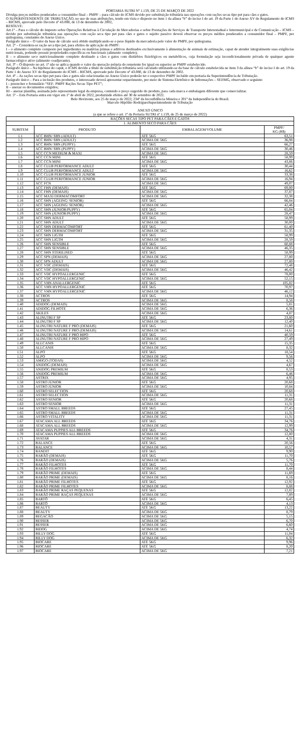PORTARIA SUTRI Nº 1.159, DE 25 DE MARÇO DE 2022
Divulga preços médios ponderados a consumidor final – PMPF – para cálculo do ICMS devido por substituição tributária nas operações com rações secas tipo pet para cães e gatos.
O SUPERINTENDENTE DE TRIBUTAÇÃO, no uso de suas atribuições, tendo em vista o disposto no item 1 da alínea “b” do inciso I do art. 19 da Parte 1 do Anexo XV do Regulamento do ICMS – RICMS, aprovado pelo Decreto nº 43.080, de 13 de dezembro de 2002,
RESOLVE:
Art.1º – Para o cálculo do Imposto sobre Operações Relativas à Circulação de Mercadorias e sobre Prestações de Serviços de Transporte Interestadual e Intermunicipal e de Comunicação – ICMS – devido por substituição tributária nas operações com ração seca tipo pet para cães e gatos o sujeito passivo deverá observar os preços médios ponderados a consumidor final – PMPF, por quilograma, constantes do Anexo Único.
Parágrafo único – O valor da base de cálculo será obtido multiplicando-se o peso líquido da mercadoria pelo valor do PMPF, por quilograma.
Art. 2º – Considera-se ração seca tipo pet, para efeitos de aplicação do PMPF:
I – o alimento completo composto por ingredientes ou matérias primas e aditivos destinados exclusivamente à alimentação de animais de estimação, capaz de atender integralmente suas exigências nutricionais, podendo possuir propriedades específicas ou funcionais (alimento completo);
II – o alimento seco nutricionalmente completo destinado a cães e gatos com distúrbios fisiológicos ou metabólicos, cuja formulação seja incondicionalmente privada de qualquer agente farmacológico ativo (alimento coadjuvante).
Art. 3º – O disposto no art. 1º não se aplica quando o valor da operação própria do remetente for igual ou superior ao PMPF estabelecido.
Parágrafo único – Na hipótese do caput, o ICMS devido a título de substituição tributária será calculado utilizando-se da base de cálculo estabelecida no item 3 da alínea “b” do inciso I do art. 19 da Parte 1 do Anexo XV do Regulamento do ICMS – RICMS, aprovado pelo Decreto nº 43.080, de 13 de dezembro de 2002.
Art. 4º – As rações secas tipo pet para cães e gatos não relacionadas no Anexo Único poderão ter o respectivo PMPF incluído em portaria da Superintendência de Tributação.
Parágrafo único – Para a inclusão dos produtos, o interessado deverá apresentar requerimento, por meio de Sistema Eletrônico de Informações – SEI!MG, observado o seguinte:
I – preencher o formulário “SEF- PMPF Rações Secas Tipo PET”;
II – anexar os documentos exigidos;
III – anexar planilha, assinada pelo representante legal da empresa, contendo o preço sugerido do produto, para cada marca e embalagem diferente que comercializar.
Art. 5º – Esta Portaria entra em vigor em 1º de abril de 2022, produzindo efeitos até 30 de setembro de 2022.
Belo Horizonte, aos 25 de março de 2022; 234º da Inconfidência Mineira e 201º da Independência do Brasil.
Marcelo Hipólito RodriguesSuperintendente de Tributação
ANEXO ÚNICO
(a que se refere o art. 1º da Portaria SUTRI nº 1.159, de 25 de março de 2022)
| RAÇÕES SECAS TIPO PET PARA CÃES E GATOS | | | |
| --- | --- | --- | --- |
| 1. ALIMENTO SECO PARA CÃES | | | |
| SUBITEM | PRODUTO | EMBALAGEM/VOLUME | PMPF/ KG (R$) |
| 1.1 | ACC BHN/ SBN (ADULT) | ATÉ 5KG | 63,51 |
| 1.2 | ACC BHN/ SBN (ADULT) | ACIMA DE 5KG | 36,98 |
| 1.3 | ACC BHN/ SBN (PUPPY) | ATÉ 5KG | 66,27 |
| 1.4 | ACC BHN/ SBN (PUPPY) | ACIMA DE 5KG | 30,46 |
| 1.5 | ACC CCN MEDIUM & MAXI | ACIMA DE 5KG | 28,59 |
| 1.6 | ACC CCN MINI | ATÉ 5KG | 58,99 |
| 1.7 | ACC CCN MINI | ACIMA DE 5KG | 43,86 |
| 1.8 | ACC CLUB PERFORMANCE ADULT | ATÉ 5KG | 30,44 |
| 1.9 | ACC CLUB PERFORMANCE ADULT | ACIMA DE 5KG | 16,62 |
| 1.10 | ACC CLUB PERFORMANCE JÚNIOR | ATÉ 5KG | 33,38 |
| 1.11 | ACC CLUB PERFORMANCE JÚNIOR | ACIMA DE 5KG | 16,94 |
| 1.12 | ACC FCN | ACIMA DE 5KG | 49,07 |
| 1.13 | ACC FHN (DEMAIS) | ATÉ 5KG | 69,00 |
| 1.14 | ACC FHN (DEMAIS) | ACIMA DE 5KG | 37,87 |
| 1.15 | ACC MAXI DERMACOMFORT | ACIMA DE 5KG | 32,38 |
| 1.16 | ACC SHN (AGEING/ SENIOR) | ATÉ 5KG | 66,84 |
| 1.17 | ACC SHN (AGEING/ SENIOR) | ACIMA DE 5KG | 42,46 |
| 1.18 | ACC SHN (JÚNIOR/PUPPY) | ATÉ 5KG | 65,04 |
| 1.19 | ACC SHN (JÚNIOR/PUPPY) | ACIMA DE 5KG | 28,47 |
| 1.20 | ACC SHN ADULT | ATÉ 5KG | 58,99 |
| 1.21 | ACC SHN ADULT | ACIMA DE 5KG | 30,00 |
| 1.22 | ACC SHN DERMACOMFORT | ATÉ 5KG | 61,40 |
| 1.23 | ACC SHN DERMACOMFORT | ACIMA DE 5KG | 31,35 |
| 1.24 | ACC SHN LIGTH | ATÉ 5KG | 58,99 |
| 1.25 | ACC SHN LIGTH | ACIMA DE 5KG | 28,59 |
| 1.26 | ACC SHN SENSIBLE | ATÉ 5KG | 60,88 |
| 1.27 | ACC SHN SENSIBLE | ACIMA DE 5KG | 46,35 |
| 1.28 | ACC SHN STERILISED | ATÉ 5KG | 58,99 |
| 1.29 | ACC SPN (DEMAIS) | ACIMA DE 5KG | 27,80 |
| 1.30 | ACC SPN ADULT | ACIMA DE 5KG | 27,80 |
| 1.31 | ACC VDC (DEMAIS) | ATÉ 5KG | 72,48 |
| 1.32 | ACC VDC (DEMAIS) | ACIMA DE 5KG | 46,42 |
| 1.33 | ACC VDC HYPOALLERGENIC | ATÉ 5KG | 78,00 |
| 1.34 | ACC VDC HYPOALLERGENIC | ACIMA DE 5KG | 52,15 |
| 1.35 | ACC VHN ANALLERGENIC | ATÉ 5KG | 105,82 |
| 1.36 | ACC VHN HYPOALLERGENIC | ATÉ 5KG | 70,97 |
| 1.37 | ACC VHN HYPOALLERGENIC | ACIMA DE 5KG | 46,12 |
| 1.38 | ACTROS | ATÉ 5KG | 14,94 |
| 1.39 | ACTROS | ACIMA DE 5KG | 8,58 |
| 1.40 | ADIDOG (DEMAIS) | ACIMA DE 5KG | 5,81 |
| 1.41 | ADIDOG FILHOTE | ACIMA DE 5KG | 6,36 |
| 1.42 | AKILES | ACIMA DE 5KG | 4,87 |
| 1.43 | ALINUTRI F SP | ATÉ 5KG | 23,80 |
| 1.44 | ALINUTRI F SP | ACIMA DE 5KG | 12,40 |
| 1.45 | ALINUTRI NATURE F PRO (DEMAIS) | ATÉ 5KG | 21,60 |
| 1.46 | ALINUTRI NATURE F PRO (DEMAIS) | ACIMA DE 5KG | 14,61 |
| 1.47 | ALINUTRI NATURE F PRO HIPO | ATÉ 5KG | 40,59 |
| 1.48 | ALINUTRI NATURE F PRO HIPO | ACIMA DE 5KG | 27,49 |
| 1.49 | ALLCANIS | ATÉ 5KG | 15,35 |
| 1.50 | ALLCANIS | ACIMA DE 5KG | 8,32 |
| 1.51 | ALPO | ATÉ 5KG | 18,54 |
| 1.52 | ALPO | ACIMA DE 5KG | 9,56 |
| 1.53 | AMIGO (TODAS) | ACIMA DE 5KG | 4,52 |
| 1.54 | ANIDOG (DEMAIS) | ACIMA DE 5KG | 4,67 |
| 1.55 | ANIDOG PREMIUM | ATÉ 5KG | 8,53 |
| 1.56 | ANIDOG PREMIUM | ACIMA DE 5KG | 6,46 |
| 1.57 | ASTRIX | ACIMA DE 5KG | 4,95 |
| 1.58 | ASTRO JÚNIOR | ATÉ 5KG | 20,68 |
| 1.59 | ASTRO JÚNIOR | ACIMA DE 5KG | 10,84 |
| 1.60 | ASTRO SELECTION | ATÉ 5KG | 20,68 |
| 1.61 | ASTRO SELECTION | ACIMA DE 5KG | 11,31 |
| 1.62 | ASTRO SENIOR | ATÉ 5KG | 20,68 |
| 1.63 | ASTRO SENIOR | ACIMA DE 5KG | 11,31 |
| 1.64 | ASTRO SMALL BREEDS | ATÉ 5KG | 27,45 |
| 1.65 | ASTRO SMALL BREEDS | ACIMA DE 5KG | 11,31 |
| 1.66 | ASTRO VITALITY | ACIMA DE 5KG | 11,31 |
| 1.67 | ATACAMA ALL BREEDS | ATÉ 5KG | 34,76 |
| 1.68 | ATACAMA ALL BREEDS | ACIMA DE 5KG | 12,99 |
| 1.69 | ATACAMA PUPPIES ALL BREEDS | ATÉ 5KG | 34,76 |
| 1.70 | ATACAMA PUPPIES ALL BREEDS | ACIMA DE 5KG | 12,80 |
| 1.71 | AVATAR | ACIMA DE 5KG | 4,31 |
| 1.72 | BALANCE | ATÉ 5KG | 20,56 |
| 1.73 | BALANCE | ACIMA DE 5KG | 10,57 |
| 1.74 | BANDIT | ATÉ 5KG | 9,90 |
| 1.75 | BARÃO (DEMAIS) | ATÉ 5KG | 11,70 |
| 1.76 | BARÃO (DEMAIS) | ACIMA DE 5KG | 5,76 |
| 1.77 | BARÃO FILHOTES | ATÉ 5KG | 11,70 |
| 1.78 | BARÃO FILHOTES | ACIMA DE 5KG | 8,44 |
| 1.79 | BARÃO PRIME (DEMAIS) | ATÉ 5KG | 11,69 |
| 1.80 | BARÃO PRIME (DEMAIS) | ACIMA DE 5KG | 8,16 |
| 1.81 | BARÃO PRIME FILHOTES | ATÉ 5KG | 12,92 |
| 1.82 | BARÃO PRIME FILHOTES | ACIMA DE 5KG | 8,88 |
| 1.83 | BARÃO PRIME RAÇAS PEQUENAS | ATÉ 5KG | 12,82 |
| 1.84 | BARÃO PRIME RAÇAS PEQUENAS | ACIMA DE 5KG | 7,89 |
| 1.85 | BARTÔ | ATÉ 5KG | 6,45 |
| 1.86 | BARTÔ | ACIMA DE 5KG | 4,13 |
| 1.87 | BEAUTY | ATÉ 5KG | 13,22 |
| 1.88 | BEAUTY | ACIMA DE 5KG | 8,79 |
| 1.89 | BEGACÃO | ACIMA DE 5KG | 5,15 |
| 1.90 | BESSER | ACIMA DE 5KG | 6,70 |
| 1.91 | BESSER | ACIMA DE 5KG | 6,60 |
| 1.92 | BIDOG | ACIMA DE 5KG | 4,74 |
| 1.93 | BILLY DOG | ATÉ 5KG | 11,04 |
| 1.94 | BILLY DOG | ACIMA DE 5KG | 6,32 |
| 1.95 | BIOCARE | ATÉ 5KG | 9,96 |
| 1.96 | BIOCARE | ATÉ 5KG | 8,20 |
| 1.97 | BIOCARE | ACIMA DE 5KG | 7,21 |